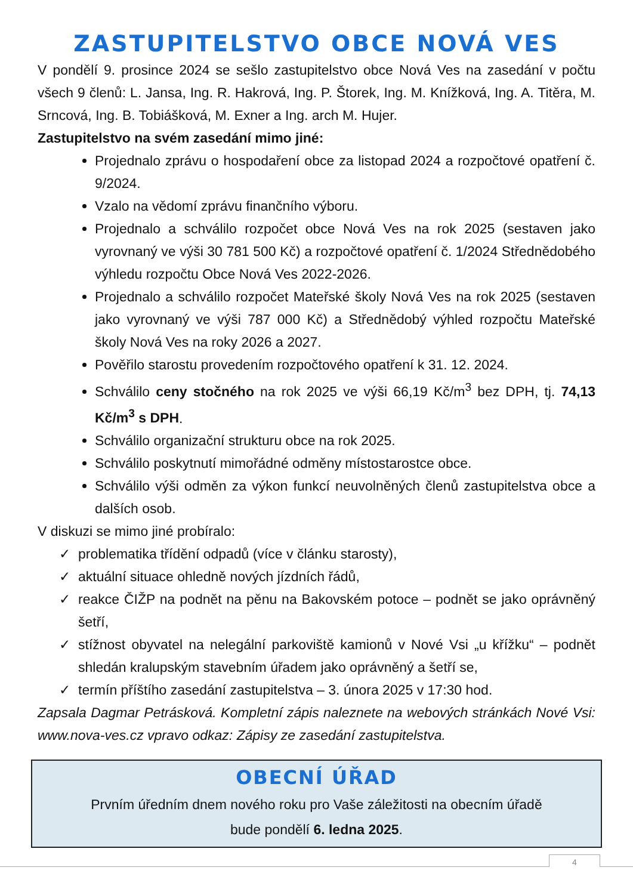ZASTUPITELSTVO OBCE NOVÁ VES
V pondělí 9. prosince 2024 se sešlo zastupitelstvo obce Nová Ves na zasedání v počtu všech 9 členů: L. Jansa, Ing. R. Hakrová, Ing. P. Štorek, Ing. M. Knížková, Ing. A. Titěra, M. Srncová, Ing. B. Tobiášková, M. Exner a Ing. arch M. Hujer.
Zastupitelstvo na svém zasedání mimo jiné:
Projednalo zprávu o hospodaření obce za listopad 2024 a rozpočtové opatření č. 9/2024.
Vzalo na vědomí zprávu finančního výboru.
Projednalo a schválilo rozpočet obce Nová Ves na rok 2025 (sestaven jako vyrovnaný ve výši 30 781 500 Kč) a rozpočtové opatření č. 1/2024 Střednědobého výhledu rozpočtu Obce Nová Ves 2022-2026.
Projednalo a schválilo rozpočet Mateřské školy Nová Ves na rok 2025 (sestaven jako vyrovnaný ve výši 787 000 Kč) a Střednědobý výhled rozpočtu Mateřské školy Nová Ves na roky 2026 a 2027.
Pověřilo starostu provedením rozpočtového opatření k 31. 12. 2024.
Schválilo ceny stočného na rok 2025 ve výši 66,19 Kč/m<sup>3</sup> bez DPH, tj. 74,13 Kč/m<sup>3</sup> s DPH.
Schválilo organizační strukturu obce na rok 2025.
Schválilo poskytnutí mimořádné odměny místostarostce obce.
Schválilo výši odměn za výkon funkcí neuvolněných členů zastupitelstva obce a dalších osob.
V diskuzi se mimo jiné probíralo:
✓ problematika třídění odpadů (více v článku starosty),
✓ aktuální situace ohledně nových jízdních řádů,
✓ reakce ČIŽP na podnět na pěnu na Bakovském potoce – podnět se jako oprávněný šetří,
✓ stížnost obyvatel na nelegální parkoviště kamionů v Nové Vsi „u křížku“ – podnět shledán kralupským stavebním úřadem jako oprávněný a šetří se,
✓ termín příštího zasedání zastupitelstva – 3. února 2025 v 17:30 hod.
Zapsala Dagmar Petrásková. Kompletní zápis naleznete na webových stránkách Nové Vsi: www.nova-ves.cz vpravo odkaz: Zápisy ze zasedání zastupitelstva.
OBECNÍ ÚŘAD
Prvním úředním dnem nového roku pro Vaše záležitosti na obecním úřadě
bude pondělí 6. ledna 2025.
4